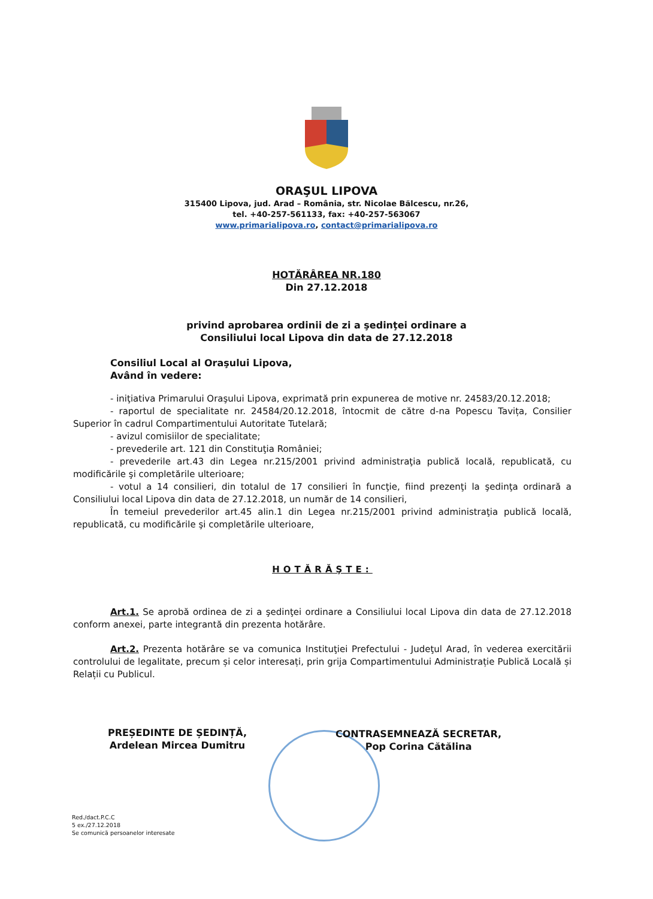ORAŞUL LIPOVA
315400 Lipova, jud. Arad – România, str. Nicolae Bălcescu, nr.26,
tel. +40-257-561133, fax: +40-257-563067
www.primarialipova.ro, contact@primarialipova.ro
HOTĂRÂREA NR.180
Din 27.12.2018
privind aprobarea ordinii de zi a şedinţei ordinare a
Consiliului local Lipova din data de 27.12.2018
Consiliul Local al Oraşului Lipova,
Având în vedere:
- iniţiativa Primarului Oraşului Lipova, exprimată prin expunerea de motive nr. 24583/20.12.2018;
- raportul de specialitate nr. 24584/20.12.2018, întocmit de către d-na Popescu Tavița, Consilier Superior în cadrul Compartimentului Autoritate Tutelară;
- avizul comisiilor de specialitate;
- prevederile art. 121 din Constituţia României;
- prevederile art.43 din Legea nr.215/2001 privind administraţia publică locală, republicată, cu modificările şi completările ulterioare;
- votul a 14 consilieri, din totalul de 17 consilieri în funcţie, fiind prezenţi la şedinţa ordinară a Consiliului local Lipova din data de 27.12.2018, un număr de 14 consilieri,
În temeiul prevederilor art.45 alin.1 din Legea nr.215/2001 privind administraţia publică locală, republicată, cu modificările şi completările ulterioare,
HOTĂRĂŞTE:
Art.1. Se aprobă ordinea de zi a şedinţei ordinare a Consiliului local Lipova din data de 27.12.2018 conform anexei, parte integrantă din prezenta hotărâre.
Art.2. Prezenta hotărâre se va comunica Instituţiei Prefectului - Judeţul Arad, în vederea exercitării controlului de legalitate, precum și celor interesați, prin grija Compartimentului Administrație Publică Locală și Relații cu Publicul.
PREȘEDINTE DE ȘEDINȚĂ,
Ardelean Mircea Dumitru
CONTRASEMNEAZĂ SECRETAR,
Pop Corina Cătălina
Red./dact.P.C.C
5 ex./27.12.2018
Se comunică persoanelor interesate